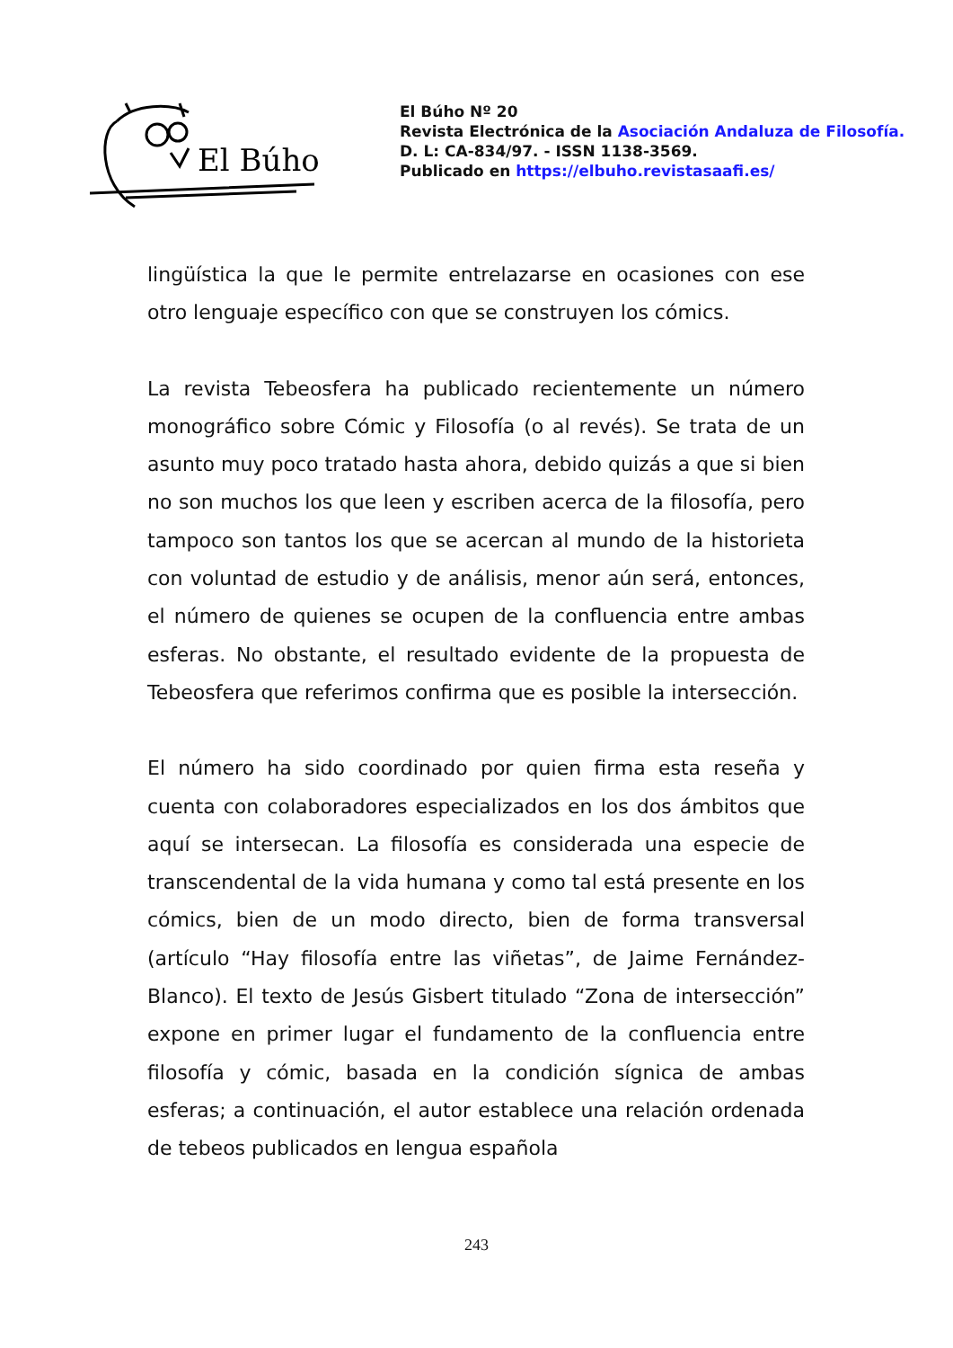El Búho
El Búho Nº 20
Revista Electrónica de la Asociación Andaluza de Filosofía.
D. L: CA-834/97. - ISSN 1138-3569.
Publicado en https://elbuho.revistasaafi.es/
lingüística la que le permite entrelazarse en ocasiones con ese otro lenguaje específico con que se construyen los cómics.
La revista Tebeosfera ha publicado recientemente un número monográfico sobre Cómic y Filosofía (o al revés). Se trata de un asunto muy poco tratado hasta ahora, debido quizás a que si bien no son muchos los que leen y escriben acerca de la filosofía, pero tampoco son tantos los que se acercan al mundo de la historieta con voluntad de estudio y de análisis, menor aún será, entonces, el número de quienes se ocupen de la confluencia entre ambas esferas. No obstante, el resultado evidente de la propuesta de Tebeosfera que referimos confirma que es posible la intersección.
El número ha sido coordinado por quien firma esta reseña y cuenta con colaboradores especializados en los dos ámbitos que aquí se intersecan. La filosofía es considerada una especie de transcendental de la vida humana y como tal está presente en los cómics, bien de un modo directo, bien de forma transversal (artículo “Hay filosofía entre las viñetas”, de Jaime Fernández-Blanco). El texto de Jesús Gisbert titulado “Zona de intersección” expone en primer lugar el fundamento de la confluencia entre filosofía y cómic, basada en la condición sígnica de ambas esferas; a continuación, el autor establece una relación ordenada de tebeos publicados en lengua española
243